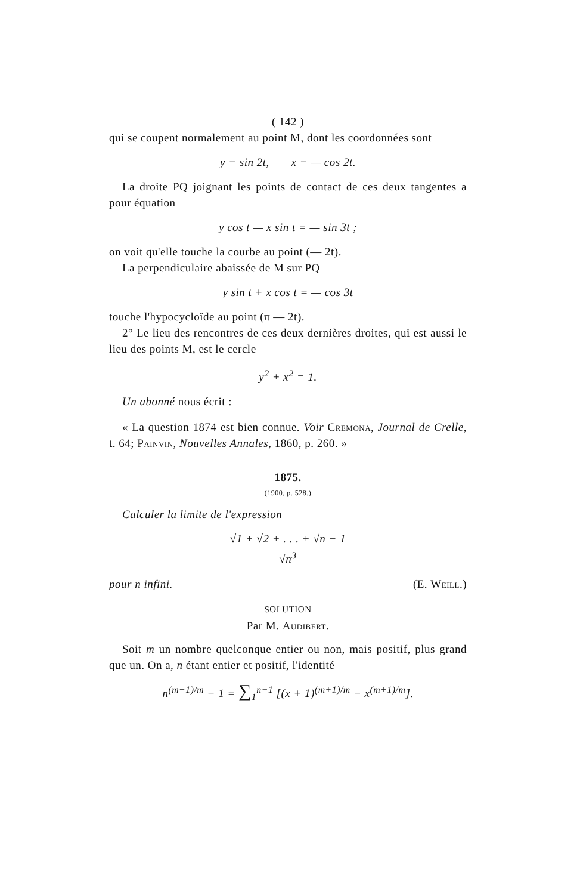( 142 )
qui se coupent normalement au point M, dont les coordonnées sont
y = sin 2t, x = — cos 2t.
La droite PQ joignant les points de contact de ces deux tangentes a pour équation
y cos t — x sin t = — sin 3t ;
on voit qu'elle touche la courbe au point (— 2t).
La perpendiculaire abaissée de M sur PQ
y sin t + x cos t = — cos 3t
touche l'hypocycloïde au point (π — 2t).
2° Le lieu des rencontres de ces deux dernières droites, qui est aussi le lieu des points M, est le cercle
y<sup>2</sup> + x<sup>2</sup> = 1.
Un abonné nous écrit :
« La question 1874 est bien connue. Voir Cremona, Journal de Crelle, t. 64; Painvin, Nouvelles Annales, 1860, p. 260. »
1875.
(1900, p. 528.)
Calculer la limite de l'expression
√1 + √2 + . . . + √n − 1 √n<sup>3</sup>
pour n infini. (E. Weill.)
SOLUTION
Par M. Audibert.
Soit m un nombre quelconque entier ou non, mais positif, plus grand que un. On a, n étant entier et positif, l'identité
n<sup>(m+1)/m</sup> − 1 = ∑<sub>1</sub><sup>n−1</sup> [(x + 1)<sup>(m+1)/m</sup> − x<sup>(m+1)/m</sup>].